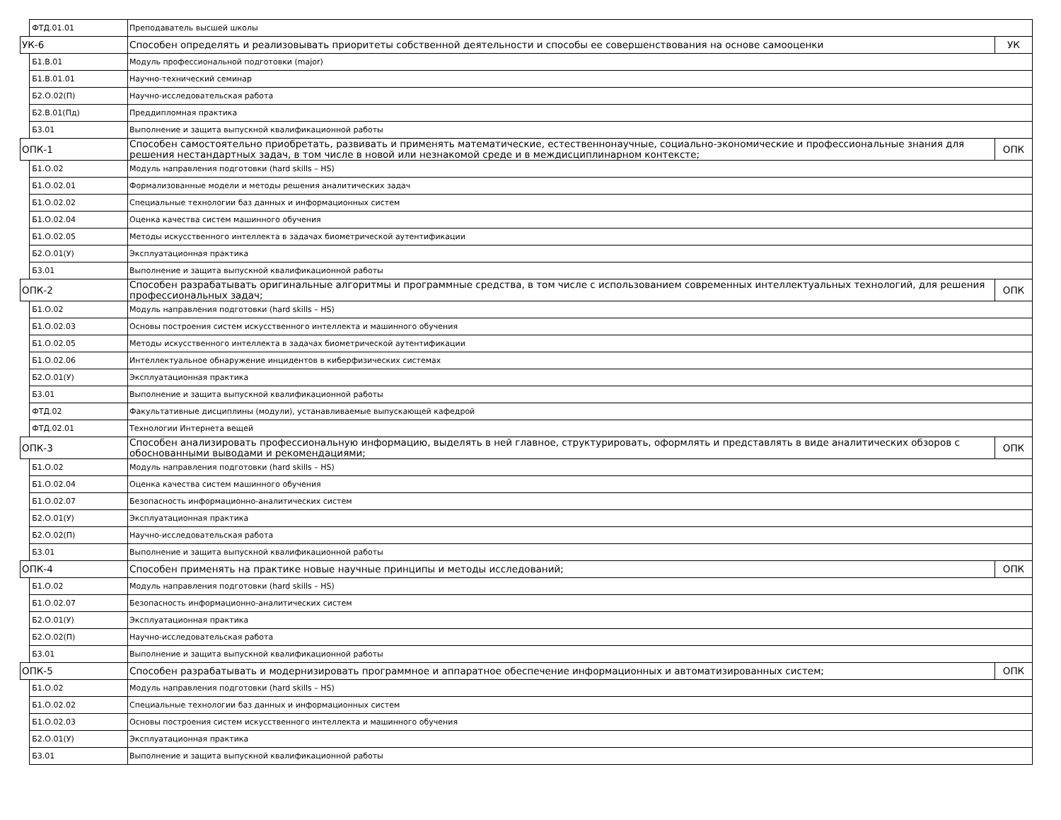| | ФТД.01.01 | Преподаватель высшей школы | |
| УК-6 | | Способен определять и реализовывать приоритеты собственной деятельности и способы ее совершенствования на основе самооценки | УК |
| | Б1.В.01 | Модуль профессиональной подготовки (major) | |
| | Б1.В.01.01 | Научно-технический семинар | |
| | Б2.О.02(П) | Научно-исследовательская работа | |
| | Б2.В.01(Пд) | Преддипломная практика | |
| | Б3.01 | Выполнение и защита выпускной квалификационной работы | |
| ОПК-1 | | Способен самостоятельно приобретать, развивать и применять математические, естественнонаучные, социально-экономические и профессиональные знания для решения нестандартных задач, в том числе в новой или незнакомой среде и в междисциплинарном контексте; | ОПК |
| | Б1.О.02 | Модуль направления подготовки (hard skills – HS) | |
| | Б1.О.02.01 | Формализованные модели и методы решения аналитических задач | |
| | Б1.О.02.02 | Специальные технологии баз данных и информационных систем | |
| | Б1.О.02.04 | Оценка качества систем машинного обучения | |
| | Б1.О.02.05 | Методы искусственного интеллекта в задачах биометрической аутентификации | |
| | Б2.О.01(У) | Эксплуатационная практика | |
| | Б3.01 | Выполнение и защита выпускной квалификационной работы | |
| ОПК-2 | | Способен разрабатывать оригинальные алгоритмы и программные средства, в том числе с использованием современных интеллектуальных технологий, для решения профессиональных задач; | ОПК |
| | Б1.О.02 | Модуль направления подготовки (hard skills – HS) | |
| | Б1.О.02.03 | Основы построения систем искусственного интеллекта и машинного обучения | |
| | Б1.О.02.05 | Методы искусственного интеллекта в задачах биометрической аутентификации | |
| | Б1.О.02.06 | Интеллектуальное обнаружение инцидентов в киберфизических системах | |
| | Б2.О.01(У) | Эксплуатационная практика | |
| | Б3.01 | Выполнение и защита выпускной квалификационной работы | |
| | ФТД.02 | Факультативные дисциплины (модули), устанавливаемые выпускающей кафедрой | |
| | ФТД.02.01 | Технологии Интернета вещей | |
| ОПК-3 | | Способен анализировать профессиональную информацию, выделять в ней главное, структурировать, оформлять и представлять в виде аналитических обзоров с обоснованными выводами и рекомендациями; | ОПК |
| | Б1.О.02 | Модуль направления подготовки (hard skills – HS) | |
| | Б1.О.02.04 | Оценка качества систем машинного обучения | |
| | Б1.О.02.07 | Безопасность информационно-аналитических систем | |
| | Б2.О.01(У) | Эксплуатационная практика | |
| | Б2.О.02(П) | Научно-исследовательская работа | |
| | Б3.01 | Выполнение и защита выпускной квалификационной работы | |
| ОПК-4 | | Способен применять на практике новые научные принципы и методы исследований; | ОПК |
| | Б1.О.02 | Модуль направления подготовки (hard skills – HS) | |
| | Б1.О.02.07 | Безопасность информационно-аналитических систем | |
| | Б2.О.01(У) | Эксплуатационная практика | |
| | Б2.О.02(П) | Научно-исследовательская работа | |
| | Б3.01 | Выполнение и защита выпускной квалификационной работы | |
| ОПК-5 | | Способен разрабатывать и модернизировать программное и аппаратное обеспечение информационных и автоматизированных систем; | ОПК |
| | Б1.О.02 | Модуль направления подготовки (hard skills – HS) | |
| | Б1.О.02.02 | Специальные технологии баз данных и информационных систем | |
| | Б1.О.02.03 | Основы построения систем искусственного интеллекта и машинного обучения | |
| | Б2.О.01(У) | Эксплуатационная практика | |
| | Б3.01 | Выполнение и защита выпускной квалификационной работы | |